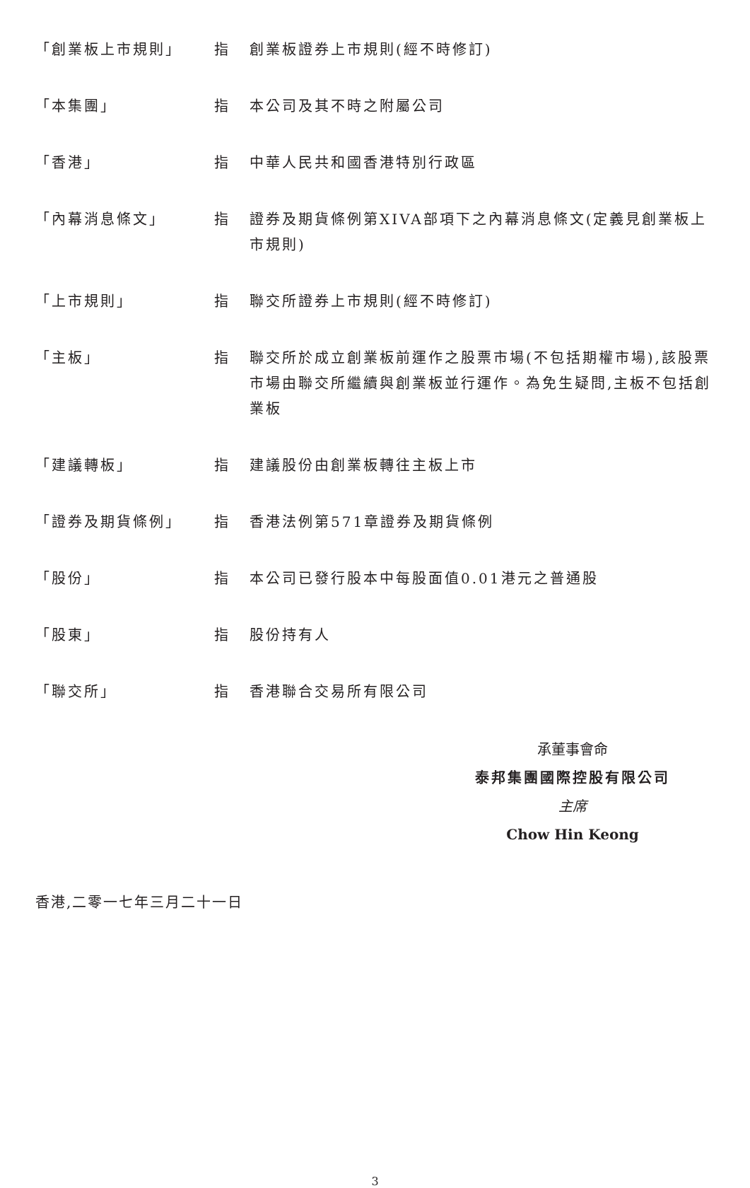「創業板上市規則」 指 創業板證券上市規則(經不時修訂)
「本集團」 指 本公司及其不時之附屬公司
「香港」 指 中華人民共和國香港特別行政區
「內幕消息條文」 指 證券及期貨條例第XIVA部項下之內幕消息條文(定義見創業板上市規則)
「上市規則」 指 聯交所證券上市規則(經不時修訂)
「主板」 指 聯交所於成立創業板前運作之股票市場(不包括期權市場),該股票市場由聯交所繼續與創業板並行運作。為免生疑問,主板不包括創業板
「建議轉板」 指 建議股份由創業板轉往主板上市
「證券及期貨條例」 指 香港法例第571章證券及期貨條例
「股份」 指 本公司已發行股本中每股面值0.01港元之普通股
「股東」 指 股份持有人
「聯交所」 指 香港聯合交易所有限公司
承董事會命
泰邦集團國際控股有限公司
主席
Chow Hin Keong
香港,二零一七年三月二十一日
3